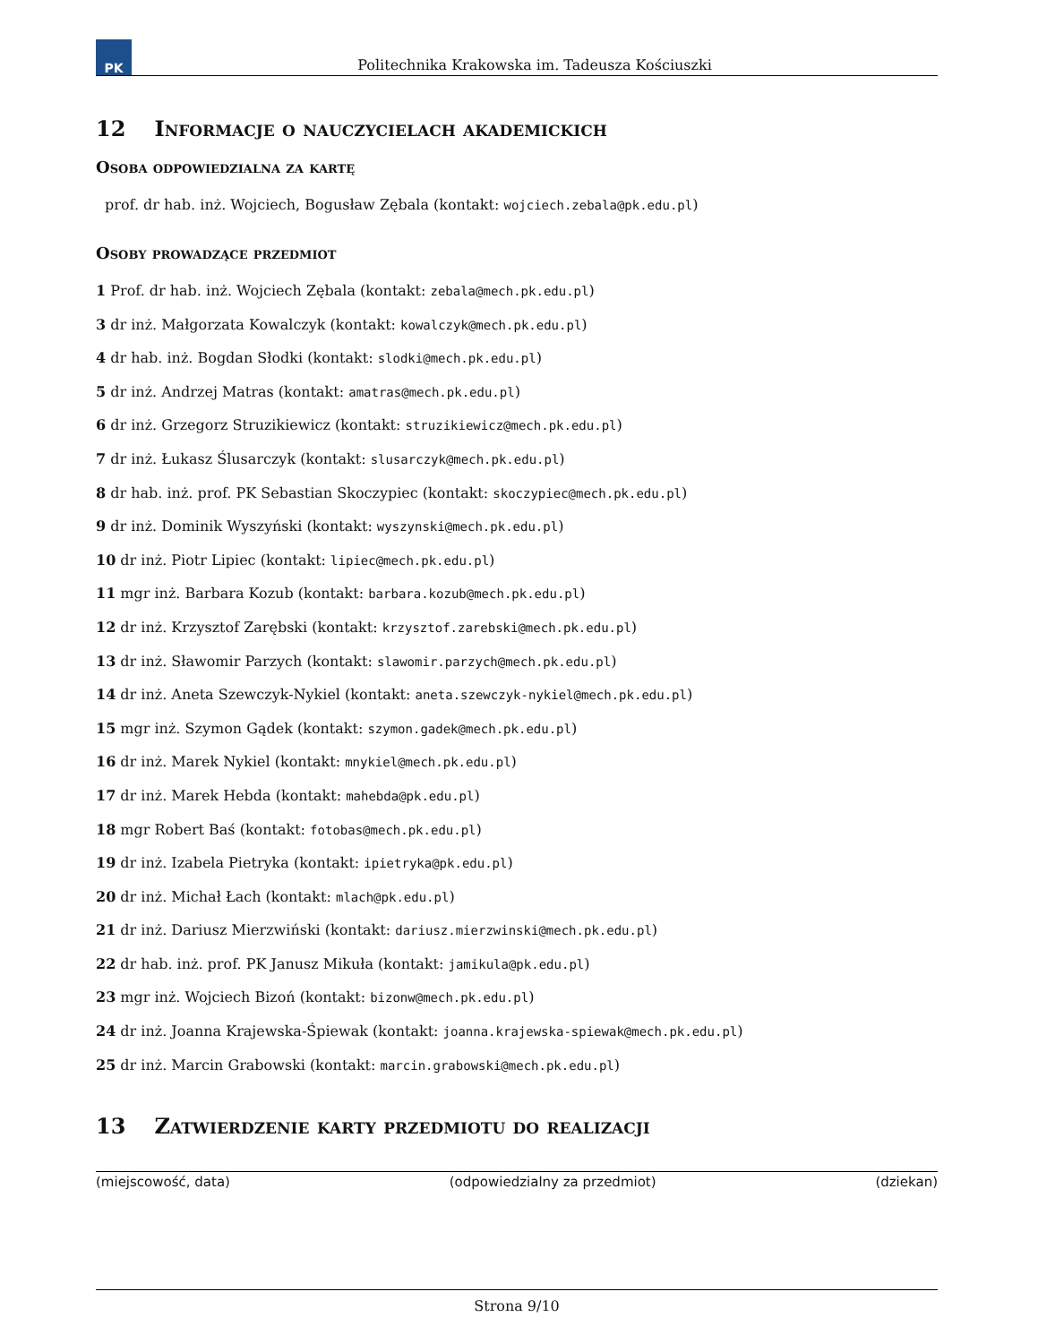PK
Politechnika Krakowska im. Tadeusza Kościuszki
12 Informacje o nauczycielach akademickich
Osoba odpowiedzialna za kartę
prof. dr hab. inż. Wojciech, Bogusław Zębala (kontakt: wojciech.zebala@pk.edu.pl)
Osoby prowadzące przedmiot
1 Prof. dr hab. inż. Wojciech Zębala (kontakt: zebala@mech.pk.edu.pl)
3 dr inż. Małgorzata Kowalczyk (kontakt: kowalczyk@mech.pk.edu.pl)
4 dr hab. inż. Bogdan Słodki (kontakt: slodki@mech.pk.edu.pl)
5 dr inż. Andrzej Matras (kontakt: amatras@mech.pk.edu.pl)
6 dr inż. Grzegorz Struzikiewicz (kontakt: struzikiewicz@mech.pk.edu.pl)
7 dr inż. Łukasz Ślusarczyk (kontakt: slusarczyk@mech.pk.edu.pl)
8 dr hab. inż. prof. PK Sebastian Skoczypiec (kontakt: skoczypiec@mech.pk.edu.pl)
9 dr inż. Dominik Wyszyński (kontakt: wyszynski@mech.pk.edu.pl)
10 dr inż. Piotr Lipiec (kontakt: lipiec@mech.pk.edu.pl)
11 mgr inż. Barbara Kozub (kontakt: barbara.kozub@mech.pk.edu.pl)
12 dr inż. Krzysztof Zarębski (kontakt: krzysztof.zarebski@mech.pk.edu.pl)
13 dr inż. Sławomir Parzych (kontakt: slawomir.parzych@mech.pk.edu.pl)
14 dr inż. Aneta Szewczyk-Nykiel (kontakt: aneta.szewczyk-nykiel@mech.pk.edu.pl)
15 mgr inż. Szymon Gądek (kontakt: szymon.gadek@mech.pk.edu.pl)
16 dr inż. Marek Nykiel (kontakt: mnykiel@mech.pk.edu.pl)
17 dr inż. Marek Hebda (kontakt: mahebda@pk.edu.pl)
18 mgr Robert Baś (kontakt: fotobas@mech.pk.edu.pl)
19 dr inż. Izabela Pietryka (kontakt: ipietryka@pk.edu.pl)
20 dr inż. Michał Łach (kontakt: mlach@pk.edu.pl)
21 dr inż. Dariusz Mierzwiński (kontakt: dariusz.mierzwinski@mech.pk.edu.pl)
22 dr hab. inż. prof. PK Janusz Mikuła (kontakt: jamikula@pk.edu.pl)
23 mgr inż. Wojciech Bizoń (kontakt: bizonw@mech.pk.edu.pl)
24 dr inż. Joanna Krajewska-Śpiewak (kontakt: joanna.krajewska-spiewak@mech.pk.edu.pl)
25 dr inż. Marcin Grabowski (kontakt: marcin.grabowski@mech.pk.edu.pl)
13 Zatwierdzenie karty przedmiotu do realizacji
(miejscowość, data) (odpowiedzialny za przedmiot) (dziekan)
Strona 9/10